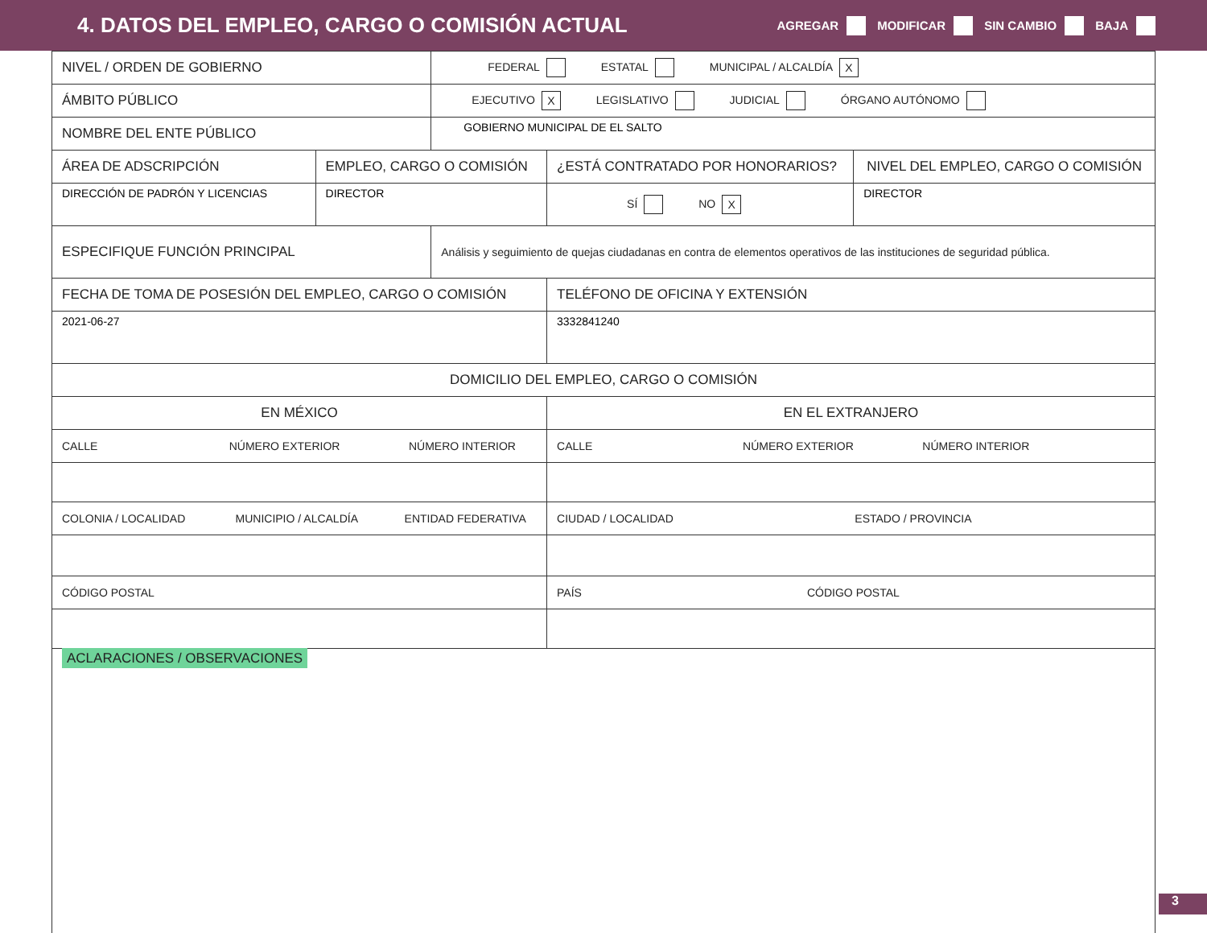4. DATOS DEL EMPLEO, CARGO O COMISIÓN ACTUAL
AGREGAR MODIFICAR SIN CAMBIO BAJA
| NIVEL / ORDEN DE GOBIERNO | | FEDERAL ESTATAL MUNICIPAL / ALCALDÍA X | | |
| ÁMBITO PÚBLICO | | EJECUTIVO X LEGISLATIVO JUDICIAL ÓRGANO AUTÓNOMO | | |
| NOMBRE DEL ENTE PÚBLICO | | GOBIERNO MUNICIPAL DE EL SALTO | | |
| ÁREA DE ADSCRIPCIÓN | EMPLEO, CARGO O COMISIÓN | | ¿ESTÁ CONTRATADO POR HONORARIOS? | NIVEL DEL EMPLEO, CARGO O COMISIÓN |
| DIRECCIÓN DE PADRÓN Y LICENCIAS | DIRECTOR | | SÍ NO X | DIRECTOR |
| ESPECIFIQUE FUNCIÓN PRINCIPAL | | Análisis y seguimiento de quejas ciudadanas en contra de elementos operativos de las instituciones de seguridad pública. | | |
| FECHA DE TOMA DE POSESIÓN DEL EMPLEO, CARGO O COMISIÓN | | | TELÉFONO DE OFICINA Y EXTENSIÓN | |
| 2021-06-27 | | | 3332841240 | |
| DOMICILIO DEL EMPLEO, CARGO O COMISIÓN | | | | |
| EN MÉXICO | | | EN EL EXTRANJERO | |
| CALLE NÚMERO EXTERIOR NÚMERO INTERIOR | | | CALLE NÚMERO EXTERIOR NÚMERO INTERIOR | |
| COLONIA / LOCALIDAD MUNICIPIO / ALCALDÍA ENTIDAD FEDERATIVA | | | CIUDAD / LOCALIDAD ESTADO / PROVINCIA | |
| CÓDIGO POSTAL | | | PAÍS CÓDIGO POSTAL | |
| ACLARACIONES / OBSERVACIONES | | | | |
3